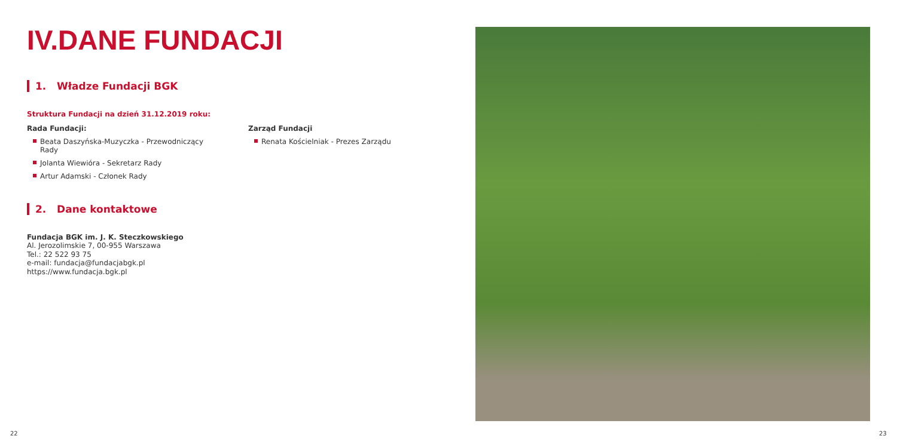IV.DANE FUNDACJI
1. Władze Fundacji BGK
Struktura Fundacji na dzień 31.12.2019 roku:
Rada Fundacji:
Beata Daszyńska-Muzyczka - Przewodniczący Rady
Jolanta Wiewióra - Sekretarz Rady
Artur Adamski - Członek Rady
Zarząd Fundacji
Renata Kościelniak - Prezes Zarządu
2. Dane kontaktowe
Fundacja BGK im. J. K. Steczkowskiego
Al. Jerozolimskie 7, 00-955 Warszawa
Tel.: 22 522 93 75
e-mail: fundacja@fundacjabgk.pl
https://www.fundacja.bgk.pl
22 23